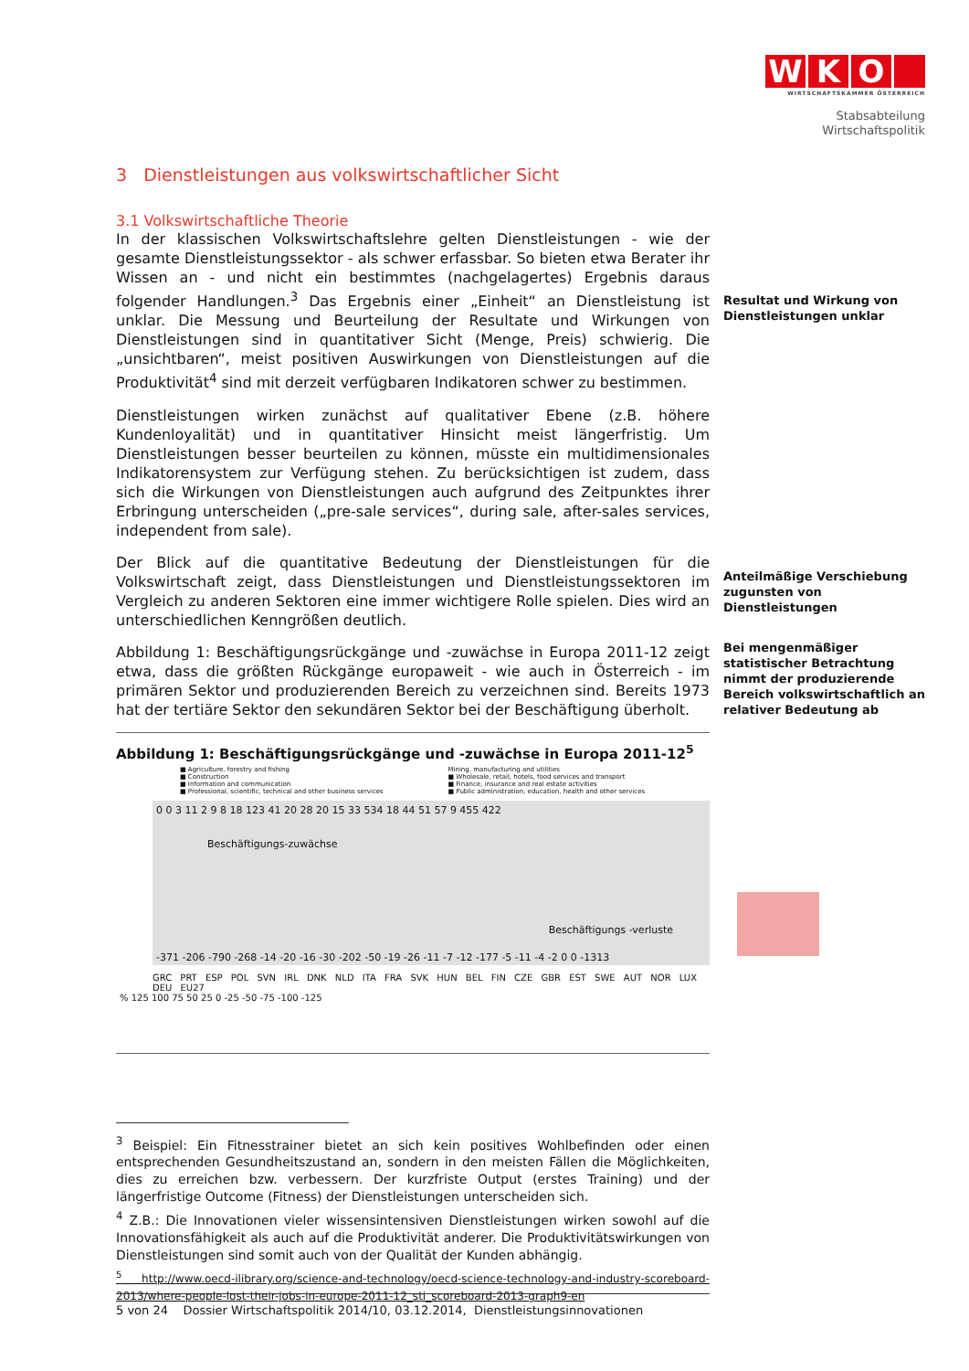WKO
WIRTSCHAFTSKAMMER ÖSTERREICH
Stabsabteilung
Wirtschaftspolitik
Resultat und Wirkung von Dienstleistungen unklar
Anteilmäßige Verschiebung zugunsten von Dienstleistungen
Bei mengenmäßiger statistischer Betrachtung nimmt der produzierende Bereich volkswirtschaftlich an relativer Bedeutung ab
3 Dienstleistungen aus volkswirtschaftlicher Sicht
3.1 Volkswirtschaftliche Theorie
In der klassischen Volkswirtschaftslehre gelten Dienstleistungen - wie der gesamte Dienstleistungssektor - als schwer erfassbar. So bieten etwa Berater ihr Wissen an - und nicht ein bestimmtes (nachgelagertes) Ergebnis daraus folgender Handlungen.<sup>3</sup> Das Ergebnis einer „Einheit“ an Dienstleistung ist unklar. Die Messung und Beurteilung der Resultate und Wirkungen von Dienstleistungen sind in quantitativer Sicht (Menge, Preis) schwierig. Die „unsichtbaren“, meist positiven Auswirkungen von Dienstleistungen auf die Produktivität<sup>4</sup> sind mit derzeit verfügbaren Indikatoren schwer zu bestimmen.
Dienstleistungen wirken zunächst auf qualitativer Ebene (z.B. höhere Kundenloyalität) und in quantitativer Hinsicht meist längerfristig. Um Dienstleistungen besser beurteilen zu können, müsste ein multidimensionales Indikatorensystem zur Verfügung stehen. Zu berücksichtigen ist zudem, dass sich die Wirkungen von Dienstleistungen auch aufgrund des Zeitpunktes ihrer Erbringung unterscheiden („pre-sale services“, during sale, after-sales services, independent from sale).
Der Blick auf die quantitative Bedeutung der Dienstleistungen für die Volkswirtschaft zeigt, dass Dienstleistungen und Dienstleistungssektoren im Vergleich zu anderen Sektoren eine immer wichtigere Rolle spielen. Dies wird an unterschiedlichen Kenngrößen deutlich.
Abbildung 1: Beschäftigungsrückgänge und -zuwächse in Europa 2011-12 zeigt etwa, dass die größten Rückgänge europaweit - wie auch in Österreich - im primären Sektor und produzierenden Bereich zu verzeichnen sind. Bereits 1973 hat der tertiäre Sektor den sekundären Sektor bei der Beschäftigung überholt.
Abbildung 1: Beschäftigungsrückgänge und -zuwächse in Europa 2011-12<sup>5</sup>
■ Agriculture, forestry and fishing
■ Construction
■ Information and communication
■ Professional, scientific, technical and other business services
Mining, manufacturing and utilities
■ Wholesale, retail, hotels, food services and transport
■ Finance, insurance and real estate activities
■ Public administration, education, health and other services
0 0 3 11 2 9 8 18 123 41 20 28 20 15 33 534 18 44 51 57 9 455 422
Beschäftigungs-zuwächse
Beschäftigungs -verluste
-371 -206 -790 -268 -14 -20 -16 -30 -202 -50 -19 -26 -11 -7 -12 -177 -5 -11 -4 -2 0 0 -1313
GRC PRT ESP POL SVN IRL DNK NLD ITA FRA SVK HUN BEL FIN CZE GBR EST SWE AUT NOR LUX DEU EU27
% 125 100 75 50 25 0 -25 -50 -75 -100 -125
<sup>3</sup> Beispiel: Ein Fitnesstrainer bietet an sich kein positives Wohlbefinden oder einen entsprechenden Gesundheitszustand an, sondern in den meisten Fällen die Möglichkeiten, dies zu erreichen bzw. verbessern. Der kurzfriste Output (erstes Training) und der längerfristige Outcome (Fitness) der Dienstleistungen unterscheiden sich.
<sup>4</sup> Z.B.: Die Innovationen vieler wissensintensiven Dienstleistungen wirken sowohl auf die Innovationsfähigkeit als auch auf die Produktivität anderer. Die Produktivitätswirkungen von Dienstleistungen sind somit auch von der Qualität der Kunden abhängig.
<sup>5</sup> http://www.oecd-ilibrary.org/science-and-technology/oecd-science-technology-and-industry-scoreboard-2013/where-people-lost-their-jobs-in-europe-2011-12_sti_scoreboard-2013-graph9-en
5 von 24 Dossier Wirtschaftspolitik 2014/10, 03.12.2014, Dienstleistungsinnovationen